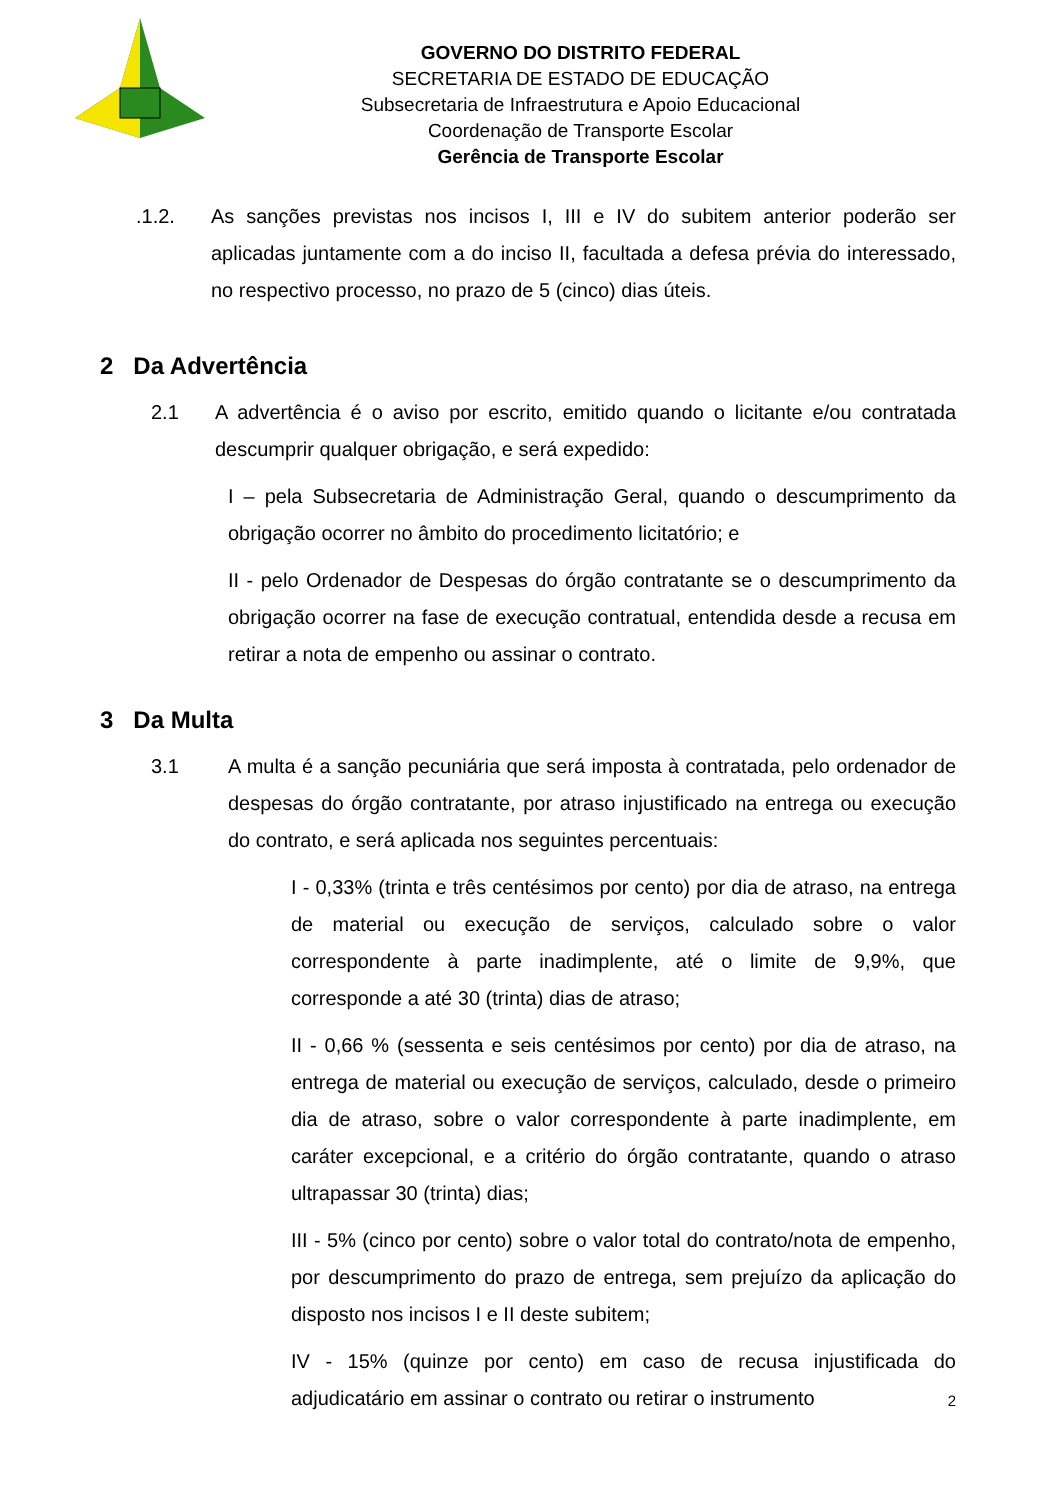GOVERNO DO DISTRITO FEDERAL
SECRETARIA DE ESTADO DE EDUCAÇÃO
Subsecretaria de Infraestrutura e Apoio Educacional
Coordenação de Transporte Escolar
Gerência de Transporte Escolar
.1.2. As sanções previstas nos incisos I, III e IV do subitem anterior poderão ser aplicadas juntamente com a do inciso II, facultada a defesa prévia do interessado, no respectivo processo, no prazo de 5 (cinco) dias úteis.
2 Da Advertência
2.1 A advertência é o aviso por escrito, emitido quando o licitante e/ou contratada descumprir qualquer obrigação, e será expedido:
I – pela Subsecretaria de Administração Geral, quando o descumprimento da obrigação ocorrer no âmbito do procedimento licitatório; e
II - pelo Ordenador de Despesas do órgão contratante se o descumprimento da obrigação ocorrer na fase de execução contratual, entendida desde a recusa em retirar a nota de empenho ou assinar o contrato.
3 Da Multa
3.1 A multa é a sanção pecuniária que será imposta à contratada, pelo ordenador de despesas do órgão contratante, por atraso injustificado na entrega ou execução do contrato, e será aplicada nos seguintes percentuais:
I - 0,33% (trinta e três centésimos por cento) por dia de atraso, na entrega de material ou execução de serviços, calculado sobre o valor correspondente à parte inadimplente, até o limite de 9,9%, que corresponde a até 30 (trinta) dias de atraso;
II - 0,66 % (sessenta e seis centésimos por cento) por dia de atraso, na entrega de material ou execução de serviços, calculado, desde o primeiro dia de atraso, sobre o valor correspondente à parte inadimplente, em caráter excepcional, e a critério do órgão contratante, quando o atraso ultrapassar 30 (trinta) dias;
III - 5% (cinco por cento) sobre o valor total do contrato/nota de empenho, por descumprimento do prazo de entrega, sem prejuízo da aplicação do disposto nos incisos I e II deste subitem;
IV - 15% (quinze por cento) em caso de recusa injustificada do adjudicatário em assinar o contrato ou retirar o instrumento
2